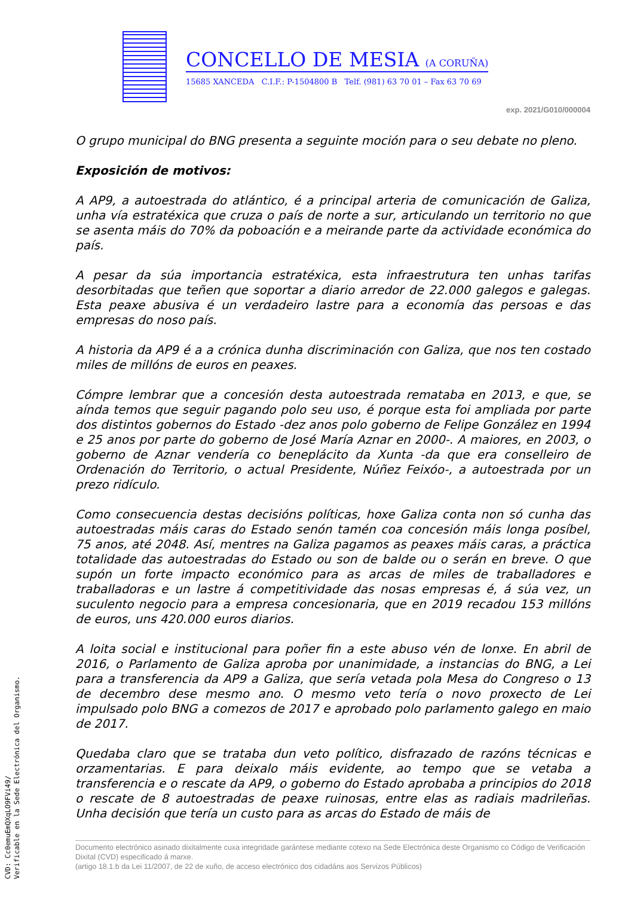CONCELLO DE MESIA (A CORUÑA)
15685 XANCEDA C.I.F.: P-1504800 B Telf. (981) 63 70 01 – Fax 63 70 69
exp. 2021/G010/000004
O grupo municipal do BNG presenta a seguinte moción para o seu debate no pleno.
Exposición de motivos:
A AP9, a autoestrada do atlántico, é a principal arteria de comunicación de Galiza, unha vía estratéxica que cruza o país de norte a sur, articulando un territorio no que se asenta máis do 70% da poboación e a meirande parte da actividade económica do país.
A pesar da súa importancia estratéxica, esta infraestrutura ten unhas tarifas desorbitadas que teñen que soportar a diario arredor de 22.000 galegos e galegas. Esta peaxe abusiva é un verdadeiro lastre para a economía das persoas e das empresas do noso país.
A historia da AP9 é a a crónica dunha discriminación con Galiza, que nos ten costado miles de millóns de euros en peaxes.
Cómpre lembrar que a concesión desta autoestrada remataba en 2013, e que, se aínda temos que seguir pagando polo seu uso, é porque esta foi ampliada por parte dos distintos gobernos do Estado -dez anos polo goberno de Felipe González en 1994 e 25 anos por parte do goberno de José María Aznar en 2000-. A maiores, en 2003, o goberno de Aznar vendería co beneplácito da Xunta -da que era conselleiro de Ordenación do Territorio, o actual Presidente, Núñez Feixóo-, a autoestrada por un prezo ridículo.
Como consecuencia destas decisións políticas, hoxe Galiza conta non só cunha das autoestradas máis caras do Estado senón tamén coa concesión máis longa posíbel, 75 anos, até 2048. Así, mentres na Galiza pagamos as peaxes máis caras, a práctica totalidade das autoestradas do Estado ou son de balde ou o serán en breve. O que supón un forte impacto económico para as arcas de miles de traballadores e traballadoras e un lastre á competitividade das nosas empresas é, á súa vez, un suculento negocio para a empresa concesionaria, que en 2019 recadou 153 millóns de euros, uns 420.000 euros diarios.
A loita social e institucional para poñer fin a este abuso vén de lonxe. En abril de 2016, o Parlamento de Galiza aproba por unanimidade, a instancias do BNG, a Lei para a transferencia da AP9 a Galiza, que sería vetada pola Mesa do Congreso o 13 de decembro dese mesmo ano. O mesmo veto tería o novo proxecto de Lei impulsado polo BNG a comezos de 2017 e aprobado polo parlamento galego en maio de 2017.
Quedaba claro que se trataba dun veto político, disfrazado de razóns técnicas e orzamentarias. E para deixalo máis evidente, ao tempo que se vetaba a transferencia e o rescate da AP9, o goberno do Estado aprobaba a principios do 2018 o rescate de 8 autoestradas de peaxe ruinosas, entre elas as radiais madrileñas. Unha decisión que tería un custo para as arcas do Estado de máis de
Documento electrónico asinado dixitalmente cuxa integridade garántese mediante cotexo na Sede Electrónica deste Organismo co Código de Verificación Dixital (CVD) especificado á marxe.
(artigo 18.1.b da Lei 11/2007, de 22 de xuño, de acceso electrónico dos cidadáns aos Servizos Públicos)
CVD: Cc0emuEmQXqLO9FVi49/
Verificable en la Sede Electrónica del Organismo.